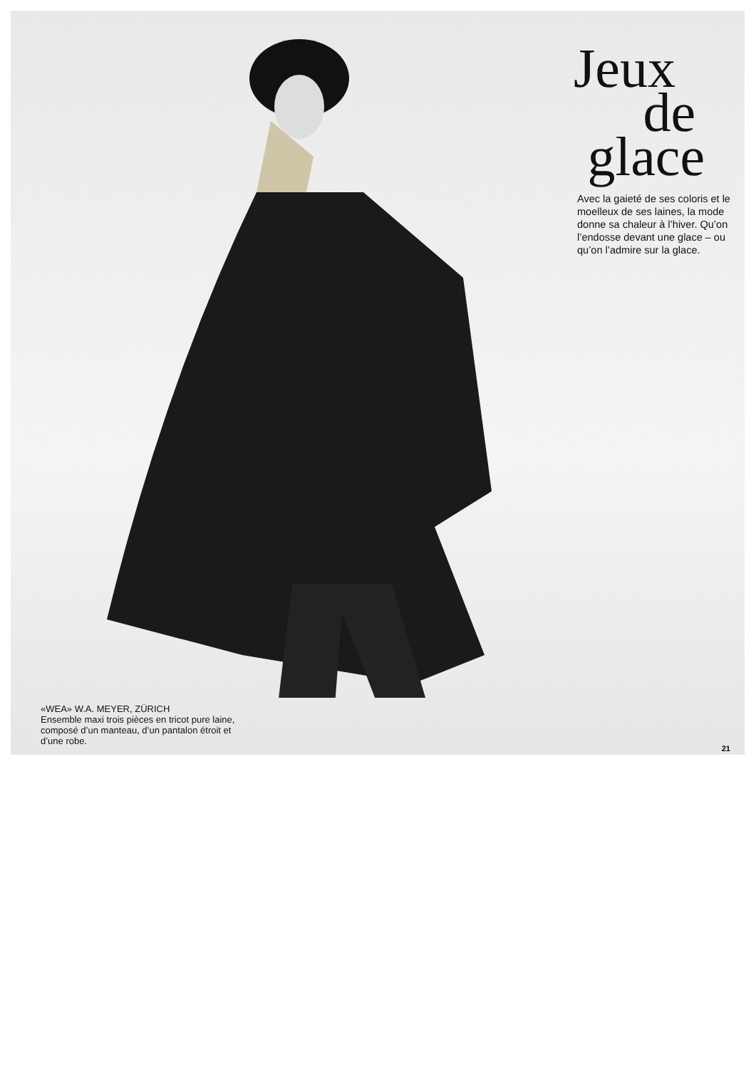Jeux
de
glace
Avec la gaieté de ses coloris et le moelleux de ses laines, la mode donne sa chaleur à l’hiver. Qu’on l’endosse devant une glace – ou qu’on l’admire sur la glace.
«WEA» W.A. MEYER, ZÜRICH
Ensemble maxi trois pièces en tricot pure laine, composé d’un manteau, d’un pantalon étroit et d’une robe.
21